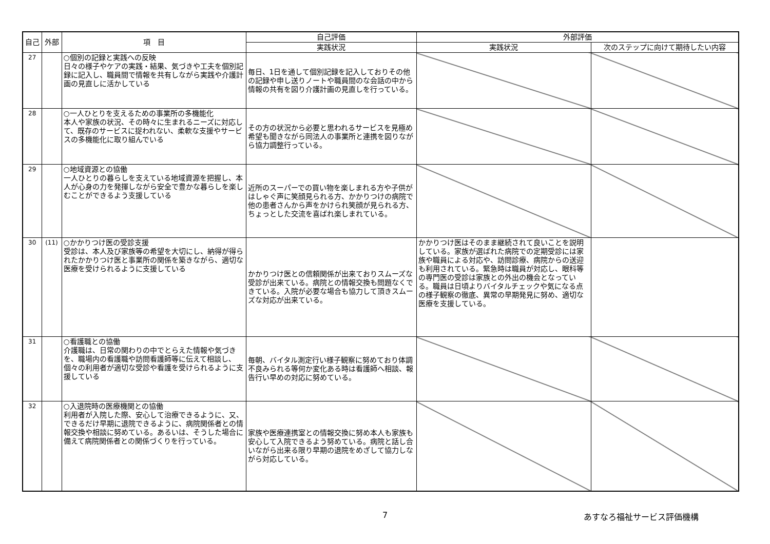| 自己 | 外部 | 項 目 | 自己評価 | 外部評価 | |
| --- | --- | --- | --- | --- | --- |
| | | | 実践状況 | 実践状況 | 次のステップに向けて期待したい内容 |
| 27 | | ○個別の記録と実践への反映 日々の様子やケアの実践・結果、気づきや工夫を個別記録に記入し、職員間で情報を共有しながら実践や介護計画の見直しに活かしている | 毎日、1日を通して個別記録を記入しておりその他の記録や申し送りノートや職員間のな会話の中から情報の共有を図り介護計画の見直しを行っている。 | | |
| 28 | | ○一人ひとりを支えるための事業所の多機能化 本人や家族の状況、その時々に生まれるニーズに対応して、既存のサービスに捉われない、柔軟な支援やサービスの多機能化に取り組んでいる | その方の状況から必要と思われるサービスを見極め希望も聞きながら同法人の事業所と連携を図りながら協力調整行っている。 | | |
| 29 | | ○地域資源との協働 一人ひとりの暮らしを支えている地域資源を把握し、本人が心身の力を発揮しながら安全で豊かな暮らしを楽しむことができるよう支援している | 近所のスーパーでの買い物を楽しまれる方や子供がはしゃぐ声に笑顔見られる方、かかりつけの病院で他の患者さんから声をかけられ笑顔が見られる方、ちょっとした交流を喜ばれ楽しまれている。 | | |
| 30 | (11) | ○かかりつけ医の受診支援 受診は、本人及び家族等の希望を大切にし、納得が得られたかかりつけ医と事業所の関係を築きながら、適切な医療を受けられるように支援している | かかりつけ医との信頼関係が出来ておりスムーズな受診が出来ている。病院との情報交換も問題なくできている。入院が必要な場合も協力して頂きスムーズな対応が出来ている。 | かかりつけ医はそのまま継続されて良いことを説明している。家族が選ばれた病院での定期受診には家族や職員による対応や、訪問診療、病院からの送迎も利用されている。緊急時は職員が対応し、眼科等の専門医の受診は家族との外出の機会となっている。職員は日頃よりバイタルチェックや気になる点の様子観察の徹底、異常の早期発見に努め、適切な医療を支援している。 | |
| 31 | | ○看護職との協働 介護職は、日常の関わりの中でとらえた情報や気づきを、職場内の看護職や訪問看護師等に伝えて相談し、個々の利用者が適切な受診や看護を受けられるように支援している | 毎朝、バイタル測定行い様子観察に努めており体調不良みられる等何か変化ある時は看護師へ相談、報告行い早めの対応に努めている。 | | |
| 32 | | ○入退院時の医療機関との協働 利用者が入院した際、安心して治療できるように、又、できるだけ早期に退院できるように、病院関係者との情報交換や相談に努めている。あるいは、そうした場合に備えて病院関係者との関係づくりを行っている。 | 家族や医療連携室との情報交換に努め本人も家族も安心して入院できるよう努めている。病院と話し合いながら出来る限り早期の退院をめざして協力しながら対応している。 | | |
7 あすなろ福祉サービス評価機構